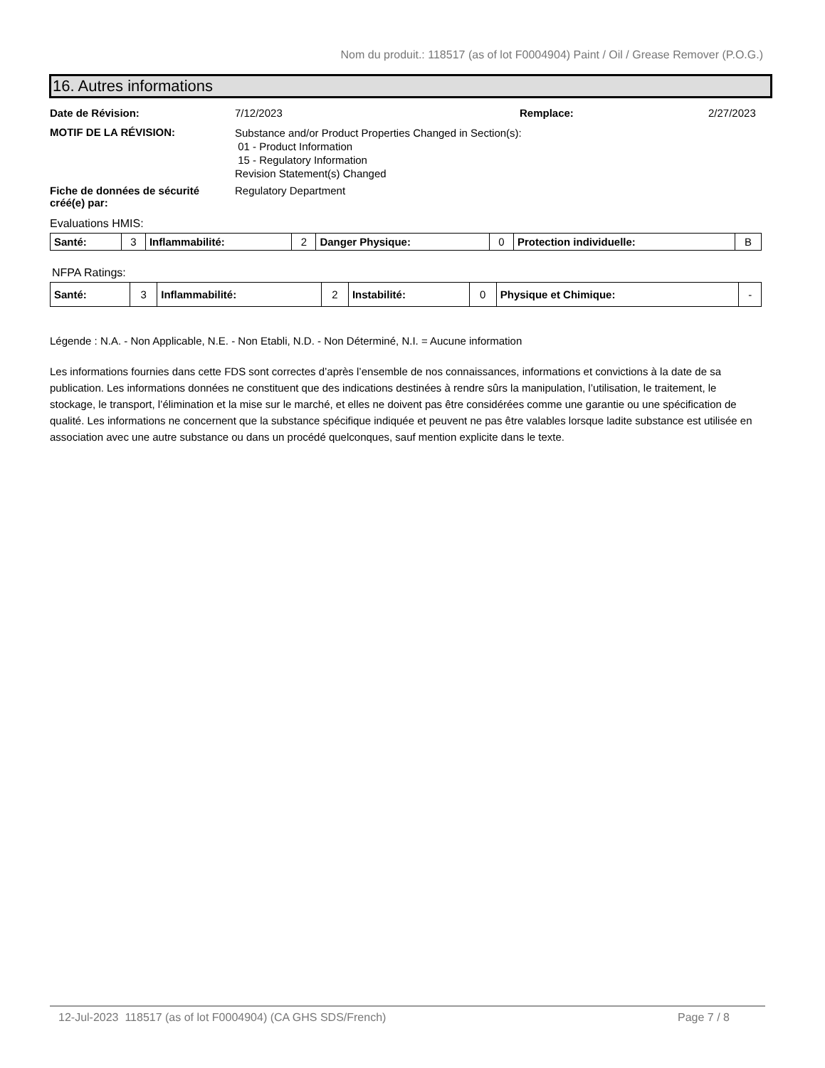Nom du produit.: 118517 (as of lot F0004904) Paint / Oil / Grease Remover (P.O.G.)
16. Autres informations
Date de Révision: 7/12/2023 Remplace: 2/27/2023
MOTIF DE LA RÉVISION:
Substance and/or Product Properties Changed in Section(s):
01 - Product Information
15 - Regulatory Information
Revision Statement(s) Changed
Fiche de données de sécurité créé(e) par:
Regulatory Department
Evaluations HMIS:
| Santé: | 3 | Inflammabilité: | 2 | Danger Physique: | 0 | Protection individuelle: | B |
NFPA Ratings:
| Santé: | 3 | Inflammabilité: | 2 | Instabilité: | 0 | Physique et Chimique: | - |
Légende : N.A. - Non Applicable, N.E. - Non Etabli, N.D. - Non Déterminé, N.I. = Aucune information
Les informations fournies dans cette FDS sont correctes d’après l’ensemble de nos connaissances, informations et convictions à la date de sa publication. Les informations données ne constituent que des indications destinées à rendre sûrs la manipulation, l’utilisation, le traitement, le stockage, le transport, l’élimination et la mise sur le marché, et elles ne doivent pas être considérées comme une garantie ou une spécification de qualité. Les informations ne concernent que la substance spécifique indiquée et peuvent ne pas être valables lorsque ladite substance est utilisée en association avec une autre substance ou dans un procédé quelconques, sauf mention explicite dans le texte.
12-Jul-2023 118517 (as of lot F0004904) (CA GHS SDS/French) Page 7 / 8